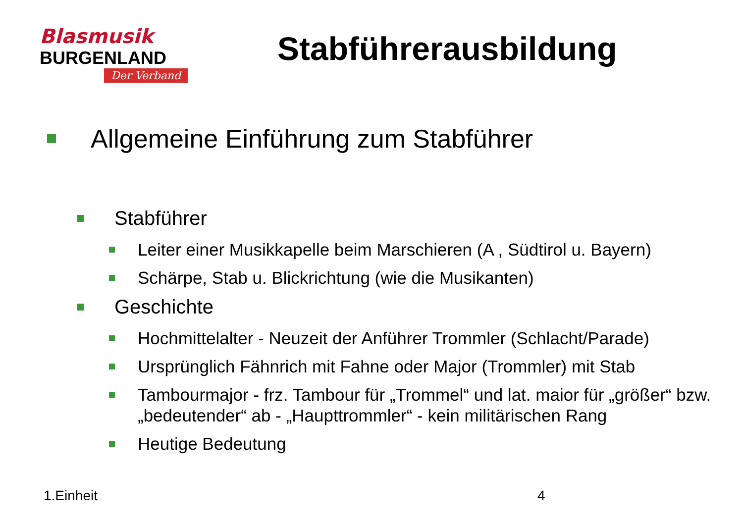Blasmusik
BURGENLAND
Der Verband
Stabführerausbildung
Allgemeine Einführung zum Stabführer
Stabführer
Leiter einer Musikkapelle beim Marschieren (A , Südtirol u. Bayern)
Schärpe, Stab u. Blickrichtung (wie die Musikanten)
Geschichte
Hochmittelalter - Neuzeit der Anführer Trommler (Schlacht/Parade)
Ursprünglich Fähnrich mit Fahne oder Major (Trommler) mit Stab
Tambourmajor - frz. Tambour für „Trommel“ und lat. maior für „größer“ bzw. „bedeutender“ ab - „Haupttrommler“ - kein militärischen Rang
Heutige Bedeutung
1.Einheit 4